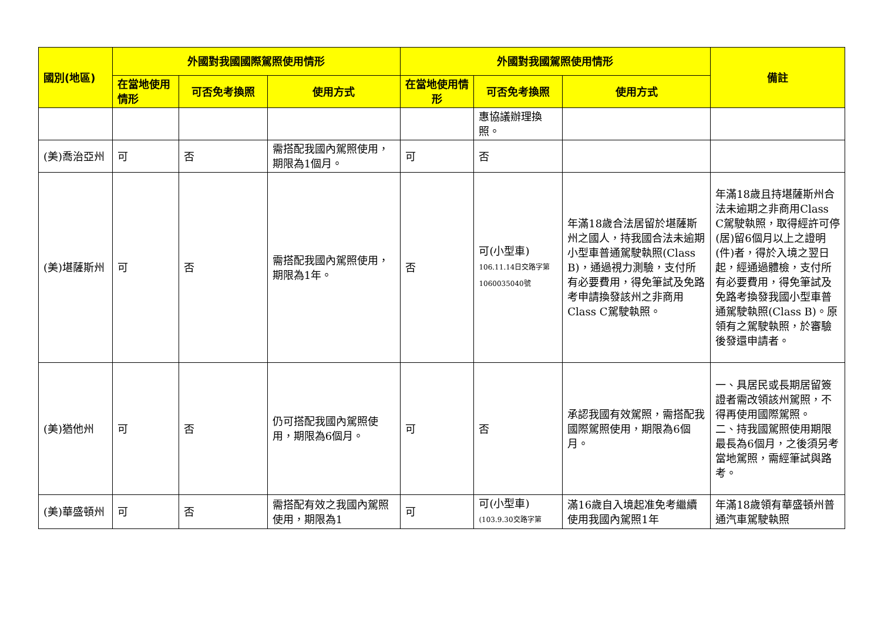| 國別(地區) | 外國對我國國際駕照使用情形 | | | 外國對我國駕照使用情形 | | | 備註 |
| --- | --- | --- | --- | --- | --- | --- | --- |
| | 在當地使用情形 | 可否免考換照 | 使用方式 | 在當地使用情形 | 可否免考換照 | 使用方式 | |
| | | | | | 惠協議辦理換照。 | | |
| (美)喬治亞州 | 可 | 否 | 需搭配我國內駕照使用，期限為1個月。 | 可 | 否 | | |
| (美)堪薩斯州 | 可 | 否 | 需搭配我國內駕照使用，期限為1年。 | 否 | 可(小型車) 106.11.14日交路字第1060035040號 | 年滿18歲合法居留於堪薩斯州之國人，持我國合法未逾期小型車普通駕駛執照(Class B)，通過視力測驗，支付所有必要費用，得免筆試及免路考申請換發該州之非商用Class C駕駛執照。 | 年滿18歲且持堪薩斯州合法未逾期之非商用Class C駕駛執照，取得經許可停(居)留6個月以上之證明(件)者，得於入境之翌日起，經通過體檢，支付所有必要費用，得免筆試及免路考換發我國小型車普通駕駛執照(Class B)。原領有之駕駛執照，於審驗後發還申請者。 |
| (美)猶他州 | 可 | 否 | 仍可搭配我國內駕照使用，期限為6個月。 | 可 | 否 | 承認我國有效駕照，需搭配我國際駕照使用，期限為6個月。 | 一、具居民或長期居留簽證者需改領該州駕照，不得再使用國際駕照。 二、持我國駕照使用期限最長為6個月，之後須另考當地駕照，需經筆試與路考。 |
| (美)華盛頓州 | 可 | 否 | 需搭配有效之我國內駕照使用，期限為1 | 可 | 可(小型車) (103.9.30交路字第 | 滿16歲自入境起准免考繼續使用我國內駕照1年 | 年滿18歲領有華盛頓州普通汽車駕駛執照 |